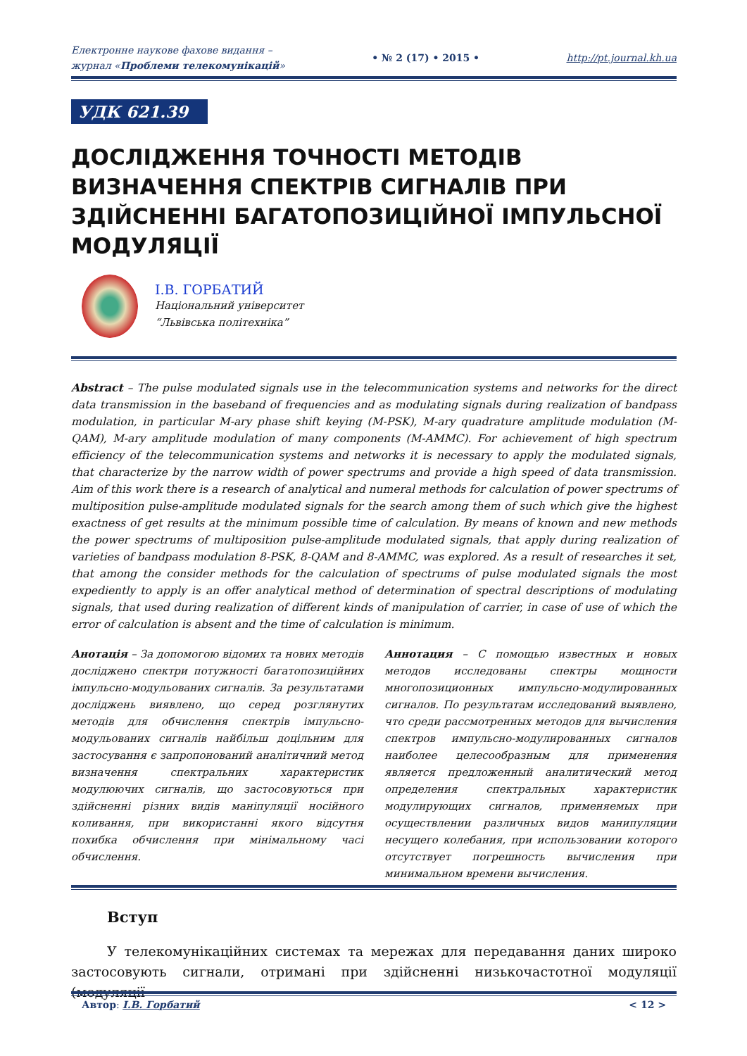Електронне наукове фахове видання –
журнал «Проблеми телекомунікацій» • № 2 (17) • 2015 • http://pt.journal.kh.ua
УДК 621.39
ДОСЛІДЖЕННЯ ТОЧНОСТІ МЕТОДІВ ВИЗНАЧЕННЯ СПЕКТРІВ СИГНАЛІВ ПРИ ЗДІЙСНЕННІ БАГАТОПОЗИЦІЙНОЇ ІМПУЛЬСНОЇ МОДУЛЯЦІЇ
І.В. ГОРБАТИЙ
Національний університет
“Львівська політехніка”
Abstract – The pulse modulated signals use in the telecommunication systems and networks for the direct data transmission in the baseband of frequencies and as modulating signals during realization of bandpass modulation, in particular M-ary phase shift keying (M-PSK), M-ary quadrature amplitude modulation (M-QAM), M-ary amplitude modulation of many components (M-AMMC). For achievement of high spectrum efficiency of the telecommunication systems and networks it is necessary to apply the modulated signals, that characterize by the narrow width of power spectrums and provide a high speed of data transmission. Aim of this work there is a research of analytical and numeral methods for calculation of power spectrums of multiposition pulse-amplitude modulated signals for the search among them of such which give the highest exactness of get results at the minimum possible time of calculation. By means of known and new methods the power spectrums of multiposition pulse-amplitude modulated signals, that apply during realization of varieties of bandpass modulation 8-PSK, 8-QAM and 8-AMMC, was explored. As a result of researches it set, that among the consider methods for the calculation of spectrums of pulse modulated signals the most expediently to apply is an offer analytical method of determination of spectral descriptions of modulating signals, that used during realization of different kinds of manipulation of carrier, in case of use of which the error of calculation is absent and the time of calculation is minimum.
Анотація – За допомогою відомих та нових методів досліджено спектри потужності багатопозиційних імпульсно-модульованих сигналів. За результатами досліджень виявлено, що серед розглянутих методів для обчислення спектрів імпульсно-модульованих сигналів найбільш доцільним для застосування є запропонований аналітичний метод визначення спектральних характеристик модулюючих сигналів, що застосовуються при здійсненні різних видів маніпуляції носійного коливання, при використанні якого відсутня похибка обчислення при мінімальному часі обчислення.
Аннотация – С помощью известных и новых методов исследованы спектры мощности многопозиционных импульсно-модулированных сигналов. По результатам исследований выявлено, что среди рассмотренных методов для вычисления спектров импульсно-модулированных сигналов наиболее целесообразным для применения является предложенный аналитический метод определения спектральных характеристик модулирующих сигналов, применяемых при осуществлении различных видов манипуляции несущего колебания, при использовании которого отсутствует погрешность вычисления при минимальном времени вычисления.
Вступ
У телекомунікаційних системах та мережах для передавання даних широко застосовують сигнали, отримані при здійсненні низькочастотної модуляції (модуляції
Автор: І.В. Горбатий < 12 >